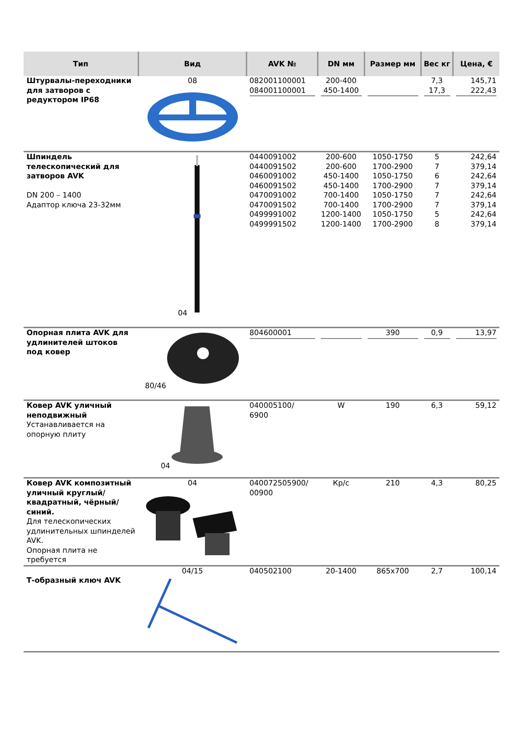| Тип | Вид | AVK № | DN мм | Размер мм | Вес кг | Цена, € |
| --- | --- | --- | --- | --- | --- | --- |
| Штурвалы-переходники для затворов с редуктором IP68 | 08 | 082001100001 084001100001 | 200-400 450-1400 | | 7,3 17,3 | 145,71 222,43 |
| Шпиндель телескопический для затворов AVK DN 200 – 1400 Адаптор ключа 23-32мм | 04 | 0440091002 0440091502 0460091002 0460091502 0470091002 0470091502 0499991002 0499991502 | 200-600 200-600 450-1400 450-1400 700-1400 700-1400 1200-1400 1200-1400 | 1050-1750 1700-2900 1050-1750 1700-2900 1050-1750 1700-2900 1050-1750 1700-2900 | 5 7 6 7 7 7 5 8 | 242,64 379,14 242,64 379,14 242,64 379,14 242,64 379,14 |
| Опорная плита AVK для удлинителей штоков под ковер | 80/46 | 804600001 | | 390 | 0,9 | 13,97 |
| Ковер AVK уличный неподвижный Устанавливается на опорную плиту | 04 | 040005100/ 6900 | W | 190 | 6,3 | 59,12 |
| Ковер AVK композитный уличный круглый/квадратный, чёрный/синий. Для телескопических удлинительных шпинделей AVK. Опорная плита не требуется | 04 | 040072505900/ 00900 | Кр/с | 210 | 4,3 | 80,25 |
| Т-образный ключ AVK | 04/15 | 040502100 | 20-1400 | 865x700 | 2,7 | 100,14 |